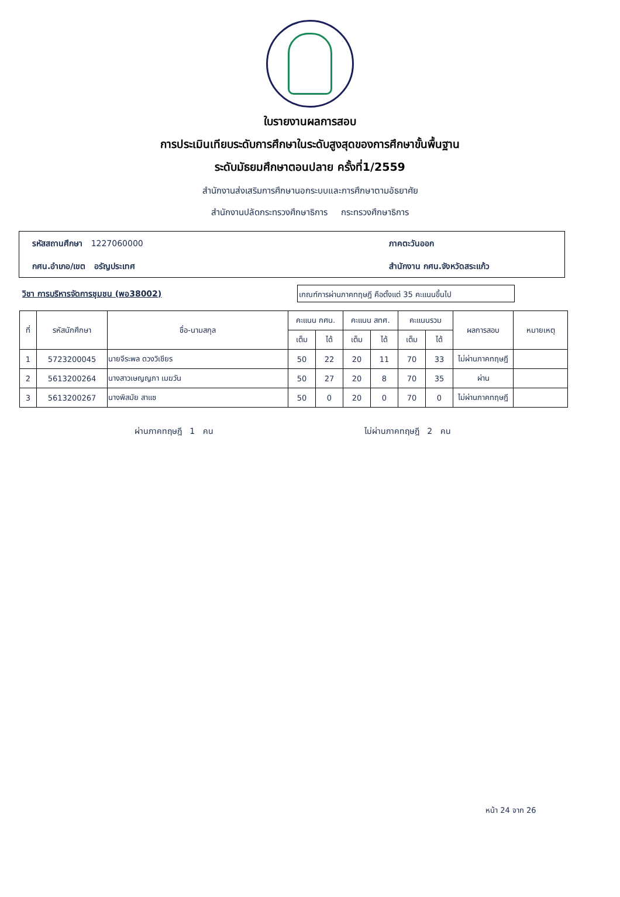ใบรายงานผลการสอบ
การประเมินเทียบระดับการศึกษาในระดับสูงสุดของการศึกษาขั้นพื้นฐาน
ระดับมัธยมศึกษาตอนปลาย ครั้งที่1/2559
สำนักงานส่งเสริมการศึกษานอกระบบและการศึกษาตามอัธยาศัย
สำนักงานปลัดกระทรวงศึกษาธิการ กระทรวงศึกษาธิการ
รหัสสถานศึกษา 1227060000
ภาคตะวันออก
กศน.อำเภอ/เขต อรัญประเทศ
สำนักงาน กศน.จังหวัดสระแก้ว
วิชา การบริหารจัดการชุมชน (พอ38002)
เกณฑ์การผ่านภาคทฤษฎี คือตั้งแต่ 35 คะแนนขึ้นไป
| ที่ | รหัสนักศึกษา | ชื่อ-นามสกุล | คะแนน กศน. | | คะแนน สทศ. | | คะแนนรวม | | ผลการสอบ | หมายเหตุ |
| --- | --- | --- | --- | --- | --- | --- | --- | --- | --- | --- |
| | | | เต็ม | ได้ | เต็ม | ได้ | เต็ม | ได้ | | |
| 1 | 5723200045 | นายจีระพล ดวงวิเชียร | 50 | 22 | 20 | 11 | 70 | 33 | ไม่ผ่านภาคทฤษฎี | |
| 2 | 5613200264 | นางสาวเษญญภา เมฆวัน | 50 | 27 | 20 | 8 | 70 | 35 | ผ่าน | |
| 3 | 5613200267 | นางพิสมัย สาแซ | 50 | 0 | 20 | 0 | 70 | 0 | ไม่ผ่านภาคทฤษฎี | |
ผ่านภาคทฤษฎี 1 คน ไม่ผ่านภาคทฤษฎี 2 คน
หน้า 24 จาก 26